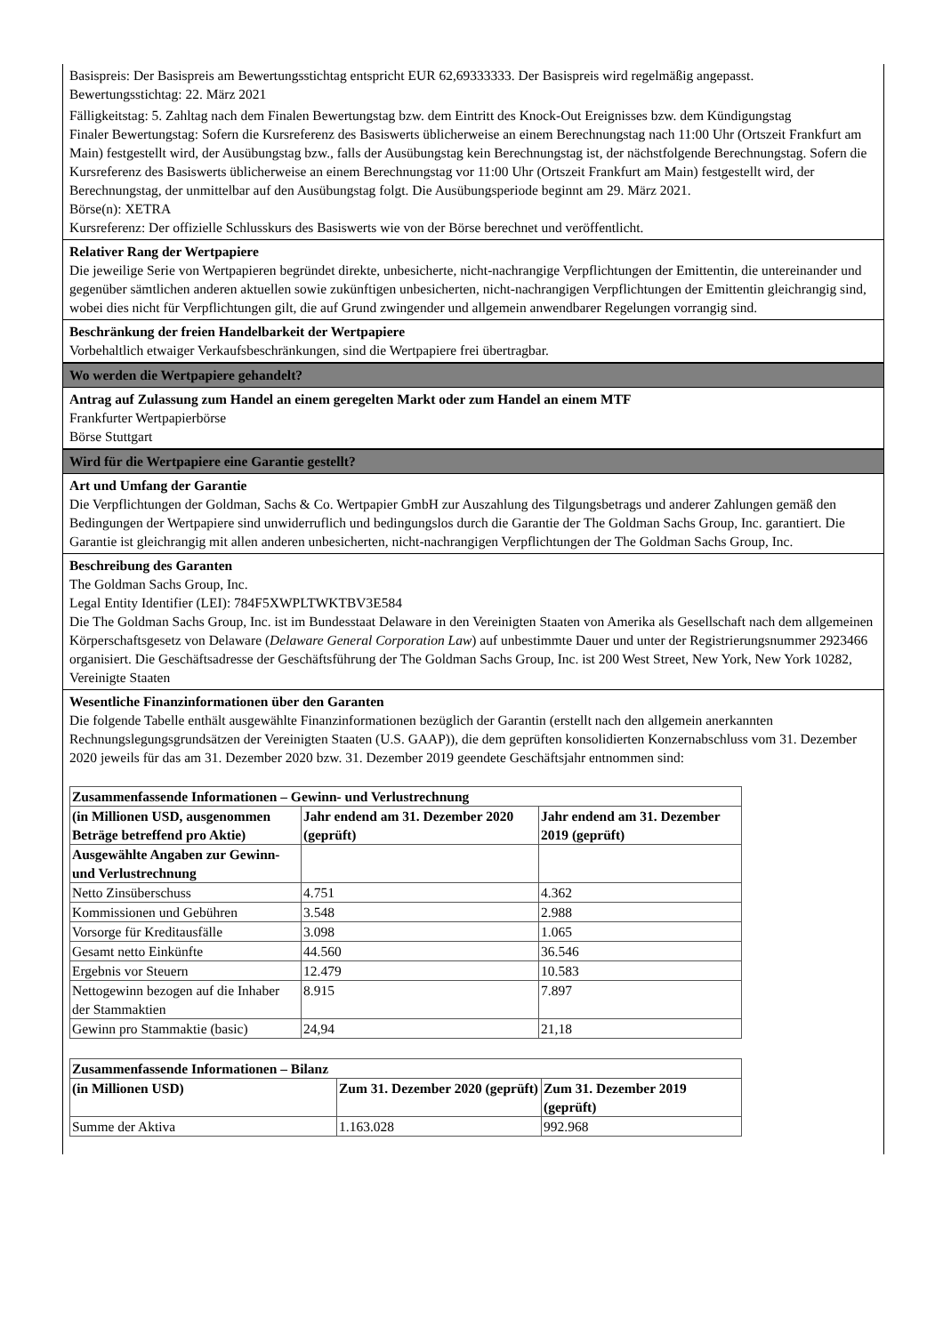Basispreis: Der Basispreis am Bewertungsstichtag entspricht EUR 62,69333333. Der Basispreis wird regelmäßig angepasst.
Bewertungsstichtag: 22. März 2021
Fälligkeitstag: 5. Zahltag nach dem Finalen Bewertungstag bzw. dem Eintritt des Knock-Out Ereignisses bzw. dem Kündigungstag
Finaler Bewertungstag: Sofern die Kursreferenz des Basiswerts üblicherweise an einem Berechnungstag nach 11:00 Uhr (Ortszeit Frankfurt am Main) festgestellt wird, der Ausübungstag bzw., falls der Ausübungstag kein Berechnungstag ist, der nächstfolgende Berechnungstag. Sofern die Kursreferenz des Basiswerts üblicherweise an einem Berechnungstag vor 11:00 Uhr (Ortszeit Frankfurt am Main) festgestellt wird, der Berechnungstag, der unmittelbar auf den Ausübungstag folgt. Die Ausübungsperiode beginnt am 29. März 2021.
Börse(n): XETRA
Kursreferenz: Der offizielle Schlusskurs des Basiswerts wie von der Börse berechnet und veröffentlicht.
Relativer Rang der Wertpapiere
Die jeweilige Serie von Wertpapieren begründet direkte, unbesicherte, nicht-nachrangige Verpflichtungen der Emittentin, die untereinander und gegenüber sämtlichen anderen aktuellen sowie zukünftigen unbesicherten, nicht-nachrangigen Verpflichtungen der Emittentin gleichrangig sind, wobei dies nicht für Verpflichtungen gilt, die auf Grund zwingender und allgemein anwendbarer Regelungen vorrangig sind.
Beschränkung der freien Handelbarkeit der Wertpapiere
Vorbehaltlich etwaiger Verkaufsbeschränkungen, sind die Wertpapiere frei übertragbar.
Wo werden die Wertpapiere gehandelt?
Antrag auf Zulassung zum Handel an einem geregelten Markt oder zum Handel an einem MTF
Frankfurter Wertpapierbörse
Börse Stuttgart
Wird für die Wertpapiere eine Garantie gestellt?
Art und Umfang der Garantie
Die Verpflichtungen der Goldman, Sachs & Co. Wertpapier GmbH zur Auszahlung des Tilgungsbetrags und anderer Zahlungen gemäß den Bedingungen der Wertpapiere sind unwiderruflich und bedingungslos durch die Garantie der The Goldman Sachs Group, Inc. garantiert. Die Garantie ist gleichrangig mit allen anderen unbesicherten, nicht-nachrangigen Verpflichtungen der The Goldman Sachs Group, Inc.
Beschreibung des Garanten
The Goldman Sachs Group, Inc.
Legal Entity Identifier (LEI): 784F5XWPLTWKTBV3E584
Die The Goldman Sachs Group, Inc. ist im Bundesstaat Delaware in den Vereinigten Staaten von Amerika als Gesellschaft nach dem allgemeinen Körperschaftsgesetz von Delaware (Delaware General Corporation Law) auf unbestimmte Dauer und unter der Registrierungsnummer 2923466 organisiert. Die Geschäftsadresse der Geschäftsführung der The Goldman Sachs Group, Inc. ist 200 West Street, New York, New York 10282, Vereinigte Staaten
Wesentliche Finanzinformationen über den Garanten
Die folgende Tabelle enthält ausgewählte Finanzinformationen bezüglich der Garantin (erstellt nach den allgemein anerkannten Rechnungslegungsgrundsätzen der Vereinigten Staaten (U.S. GAAP)), die dem geprüften konsolidierten Konzernabschluss vom 31. Dezember 2020 jeweils für das am 31. Dezember 2020 bzw. 31. Dezember 2019 geendete Geschäftsjahr entnommen sind:
| Zusammenfassende Informationen – Gewinn- und Verlustrechnung | | |
| (in Millionen USD, ausgenommen Beträge betreffend pro Aktie) | Jahr endend am 31. Dezember 2020 (geprüft) | Jahr endend am 31. Dezember 2019 (geprüft) |
| Ausgewählte Angaben zur Gewinn- und Verlustrechnung | | |
| Netto Zinsüberschuss | 4.751 | 4.362 |
| Kommissionen und Gebühren | 3.548 | 2.988 |
| Vorsorge für Kreditausfälle | 3.098 | 1.065 |
| Gesamt netto Einkünfte | 44.560 | 36.546 |
| Ergebnis vor Steuern | 12.479 | 10.583 |
| Nettogewinn bezogen auf die Inhaber der Stammaktien | 8.915 | 7.897 |
| Gewinn pro Stammaktie (basic) | 24,94 | 21,18 |
| Zusammenfassende Informationen – Bilanz | | |
| (in Millionen USD) | Zum 31. Dezember 2020 (geprüft) | Zum 31. Dezember 2019 (geprüft) |
| Summe der Aktiva | 1.163.028 | 992.968 |